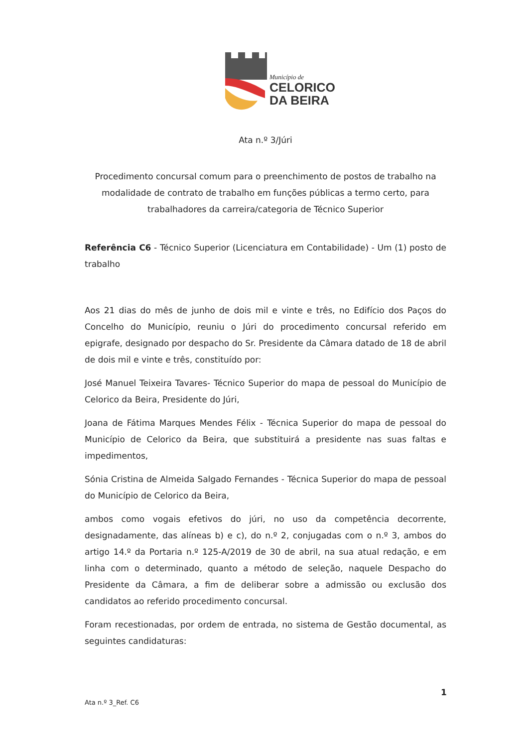Município de
CELORICO
DA BEIRA
Ata n.º 3/Júri
Procedimento concursal comum para o preenchimento de postos de trabalho na modalidade de contrato de trabalho em funções públicas a termo certo, para trabalhadores da carreira/categoria de Técnico Superior
Referência C6 - Técnico Superior (Licenciatura em Contabilidade) - Um (1) posto de trabalho
Aos 21 dias do mês de junho de dois mil e vinte e três, no Edifício dos Paços do Concelho do Município, reuniu o Júri do procedimento concursal referido em epigrafe, designado por despacho do Sr. Presidente da Câmara datado de 18 de abril de dois mil e vinte e três, constituído por:
José Manuel Teixeira Tavares- Técnico Superior do mapa de pessoal do Município de Celorico da Beira, Presidente do Júri,
Joana de Fátima Marques Mendes Félix - Técnica Superior do mapa de pessoal do Município de Celorico da Beira, que substituirá a presidente nas suas faltas e impedimentos,
Sónia Cristina de Almeida Salgado Fernandes - Técnica Superior do mapa de pessoal do Município de Celorico da Beira,
ambos como vogais efetivos do júri, no uso da competência decorrente, designadamente, das alíneas b) e c), do n.º 2, conjugadas com o n.º 3, ambos do artigo 14.º da Portaria n.º 125-A/2019 de 30 de abril, na sua atual redação, e em linha com o determinado, quanto a método de seleção, naquele Despacho do Presidente da Câmara, a fim de deliberar sobre a admissão ou exclusão dos candidatos ao referido procedimento concursal.
Foram recestionadas, por ordem de entrada, no sistema de Gestão documental, as seguintes candidaturas:
1
Ata n.º 3_Ref. C6